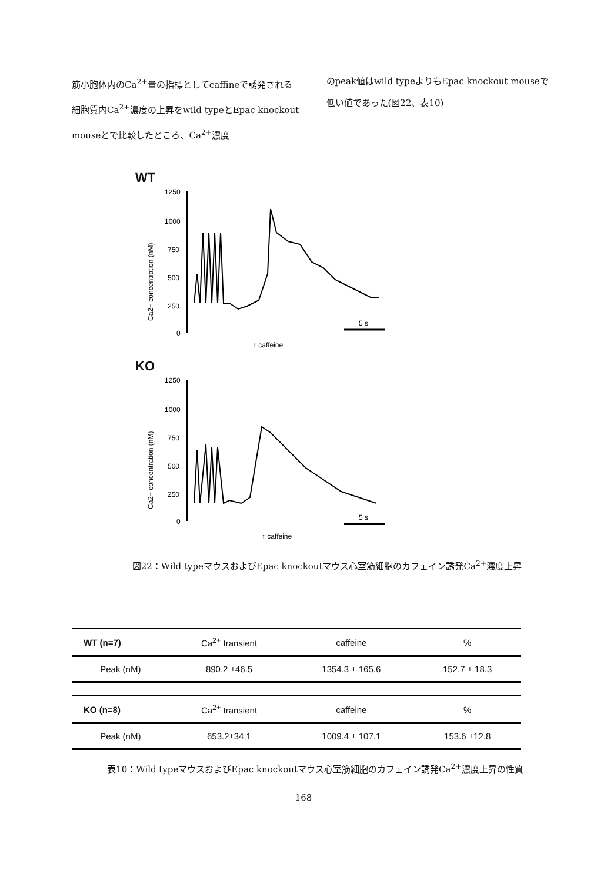筋小胞体内のCa<sup>2+</sup>量の指標としてcaffineで誘発される細胞質内Ca<sup>2+</sup>濃度の上昇をwild typeとEpac knockout mouseとで比較したところ、Ca<sup>2+</sup>濃度
のpeak値はwild typeよりもEpac knockout mouseで低い値であった(図22、表10)
WT
Ca2+ concentration (nM)
1250
1000
750
500
250
0
↑ caffeine
5 s
KO
Ca2+ concentration (nM)
1250
1000
750
500
250
0
↑ caffeine
5 s
図22：Wild typeマウスおよびEpac knockoutマウス心室筋細胞のカフェイン誘発Ca<sup>2+</sup>濃度上昇
| WT (n=7) | Ca<sup>2+</sup> transient | caffeine | % |
| Peak (nM) | 890.2 ±46.5 | 1354.3 ± 165.6 | 152.7 ± 18.3 |
| KO (n=8) | Ca<sup>2+</sup> transient | caffeine | % |
| Peak (nM) | 653.2±34.1 | 1009.4 ± 107.1 | 153.6 ±12.8 |
表10：Wild typeマウスおよびEpac knockoutマウス心室筋細胞のカフェイン誘発Ca<sup>2+</sup>濃度上昇の性質
168